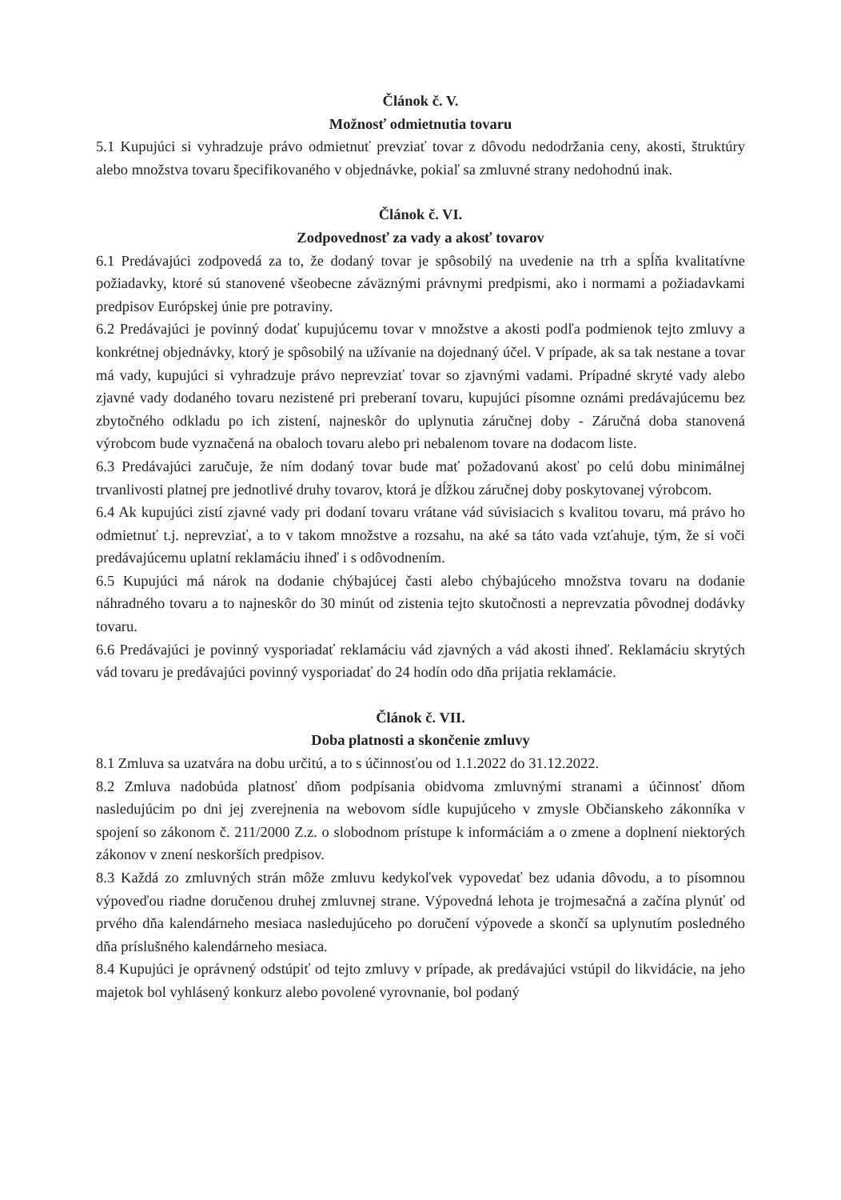Článok č. V.
Možnosť odmietnutia tovaru
5.1 Kupujúci si vyhradzuje právo odmietnuť prevziať tovar z dôvodu nedodržania ceny, akosti, štruktúry alebo množstva tovaru špecifikovaného v objednávke, pokiaľ sa zmluvné strany nedohodnú inak.
Článok č. VI.
Zodpovednosť za vady a akosť tovarov
6.1 Predávajúci zodpovedá za to, že dodaný tovar je spôsobilý na uvedenie na trh a spĺňa kvalitatívne požiadavky, ktoré sú stanovené všeobecne záväznými právnymi predpismi, ako i normami a požiadavkami predpisov Európskej únie pre potraviny.
6.2 Predávajúci je povinný dodať kupujúcemu tovar v množstve a akosti podľa podmienok tejto zmluvy a konkrétnej objednávky, ktorý je spôsobilý na užívanie na dojednaný účel. V prípade, ak sa tak nestane a tovar má vady, kupujúci si vyhradzuje právo neprevziať tovar so zjavnými vadami. Prípadné skryté vady alebo zjavné vady dodaného tovaru nezistené pri preberaní tovaru, kupujúci písomne oznámi predávajúcemu bez zbytočného odkladu po ich zistení, najneskôr do uplynutia záručnej doby - Záručná doba stanovená výrobcom bude vyznačená na obaloch tovaru alebo pri nebalenom tovare na dodacom liste.
6.3 Predávajúci zaručuje, že ním dodaný tovar bude mať požadovanú akosť po celú dobu minimálnej trvanlivosti platnej pre jednotlivé druhy tovarov, ktorá je dĺžkou záručnej doby poskytovanej výrobcom.
6.4 Ak kupujúci zistí zjavné vady pri dodaní tovaru vrátane vád súvisiacich s kvalitou tovaru, má právo ho odmietnuť t.j. neprevziať, a to v takom množstve a rozsahu, na aké sa táto vada vzťahuje, tým, že si voči predávajúcemu uplatní reklamáciu ihneď i s odôvodnením.
6.5 Kupujúci má nárok na dodanie chýbajúcej časti alebo chýbajúceho množstva tovaru na dodanie náhradného tovaru a to najneskôr do 30 minút od zistenia tejto skutočnosti a neprevzatia pôvodnej dodávky tovaru.
6.6 Predávajúci je povinný vysporiadať reklamáciu vád zjavných a vád akosti ihneď. Reklamáciu skrytých vád tovaru je predávajúci povinný vysporiadať do 24 hodín odo dňa prijatia reklamácie.
Článok č. VII.
Doba platnosti a skončenie zmluvy
8.1 Zmluva sa uzatvára na dobu určitú, a to s účinnosťou od 1.1.2022 do 31.12.2022.
8.2 Zmluva nadobúda platnosť dňom podpísania obidvoma zmluvnými stranami a účinnosť dňom nasledujúcim po dni jej zverejnenia na webovom sídle kupujúceho v zmysle Občianskeho zákonníka v spojení so zákonom č. 211/2000 Z.z. o slobodnom prístupe k informáciám a o zmene a doplnení niektorých zákonov v znení neskorších predpisov.
8.3 Každá zo zmluvných strán môže zmluvu kedykoľvek vypovedať bez udania dôvodu, a to písomnou výpoveďou riadne doručenou druhej zmluvnej strane. Výpovedná lehota je trojmesačná a začína plynúť od prvého dňa kalendárneho mesiaca nasledujúceho po doručení výpovede a skončí sa uplynutím posledného dňa príslušného kalendárneho mesiaca.
8.4 Kupujúci je oprávnený odstúpiť od tejto zmluvy v prípade, ak predávajúci vstúpil do likvidácie, na jeho majetok bol vyhlásený konkurz alebo povolené vyrovnanie, bol podaný